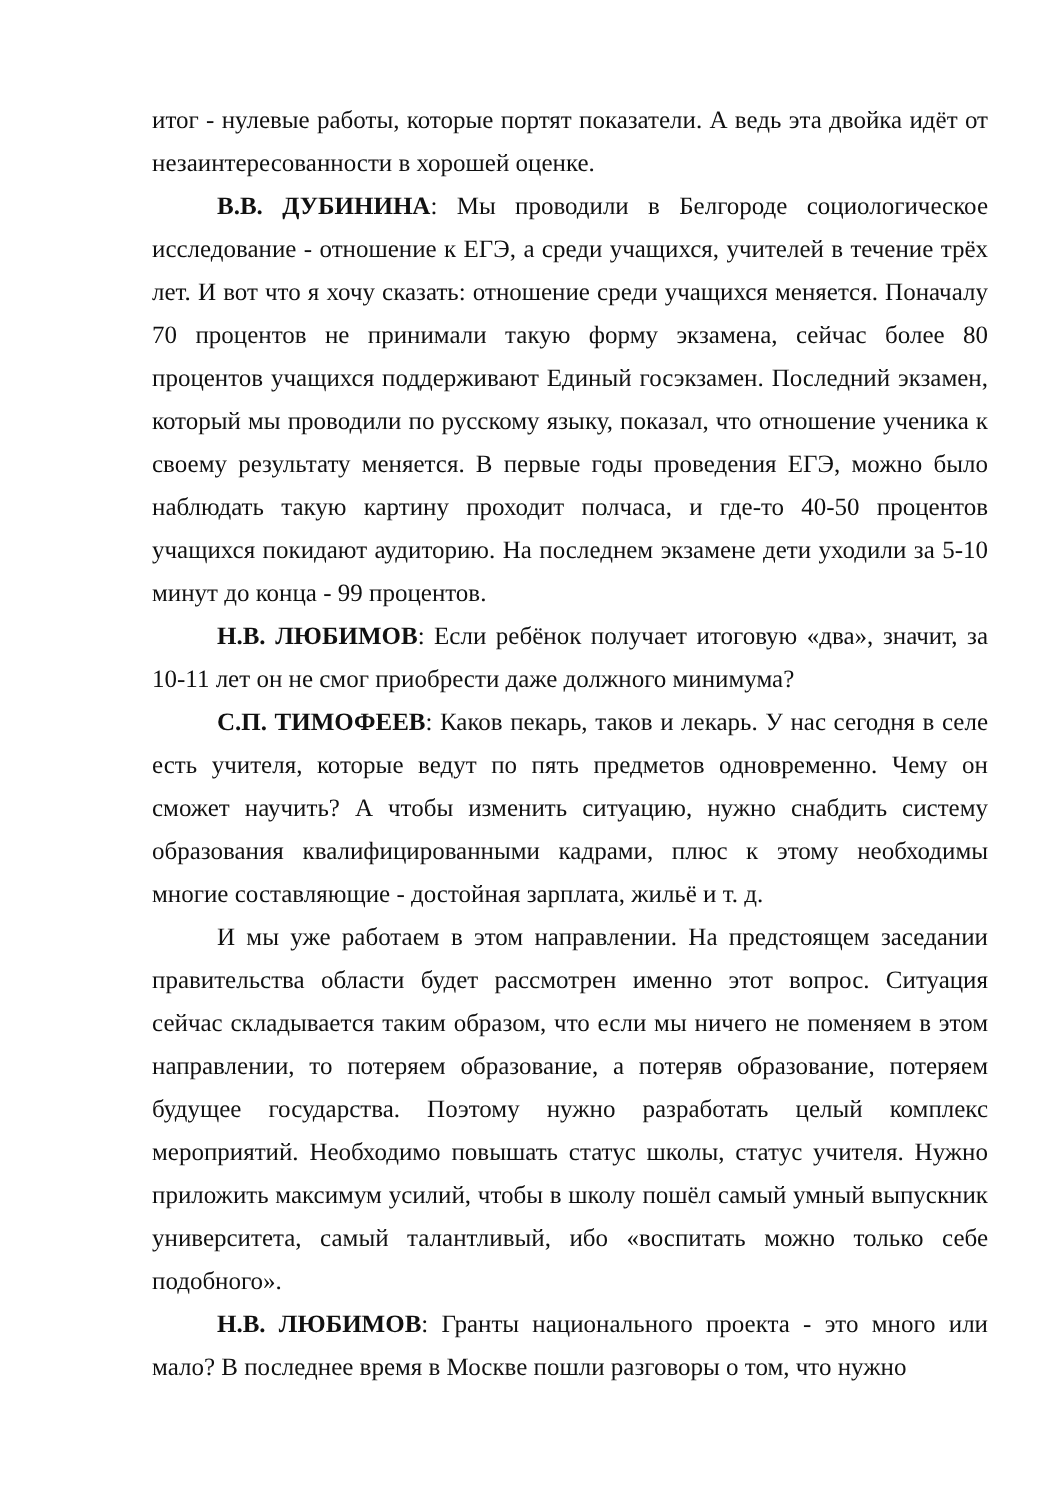итог - нулевые работы, которые портят показатели. А ведь эта двойка идёт от незаинтересованности в хорошей оценке.
В.В. ДУБИНИНА: Мы проводили в Белгороде социологическое исследование - отношение к ЕГЭ, а среди учащихся, учителей в течение трёх лет. И вот что я хочу сказать: отношение среди учащихся меняется. Поначалу 70 процентов не принимали такую форму экзамена, сейчас более 80 процентов учащихся поддерживают Единый госэкзамен. Последний экзамен, который мы проводили по русскому языку, показал, что отношение ученика к своему результату меняется. В первые годы проведения ЕГЭ, можно было наблюдать такую картину проходит полчаса, и где-то 40-50 процентов учащихся покидают аудиторию. На последнем экзамене дети уходили за 5-10 минут до конца - 99 процентов.
Н.В. ЛЮБИМОВ: Если ребёнок получает итоговую «два», значит, за 10-11 лет он не смог приобрести даже должного минимума?
С.П. ТИМОФЕЕВ: Каков пекарь, таков и лекарь. У нас сегодня в селе есть учителя, которые ведут по пять предметов одновременно. Чему он сможет научить? А чтобы изменить ситуацию, нужно снабдить систему образования квалифицированными кадрами, плюс к этому необходимы многие составляющие - достойная зарплата, жильё и т. д.
И мы уже работаем в этом направлении. На предстоящем заседании правительства области будет рассмотрен именно этот вопрос. Ситуация сейчас складывается таким образом, что если мы ничего не поменяем в этом направлении, то потеряем образование, а потеряв образование, потеряем будущее государства. Поэтому нужно разработать целый комплекс мероприятий. Необходимо повышать статус школы, статус учителя. Нужно приложить максимум усилий, чтобы в школу пошёл самый умный выпускник университета, самый талантливый, ибо «воспитать можно только себе подобного».
Н.В. ЛЮБИМОВ: Гранты национального проекта - это много или мало? В последнее время в Москве пошли разговоры о том, что нужно